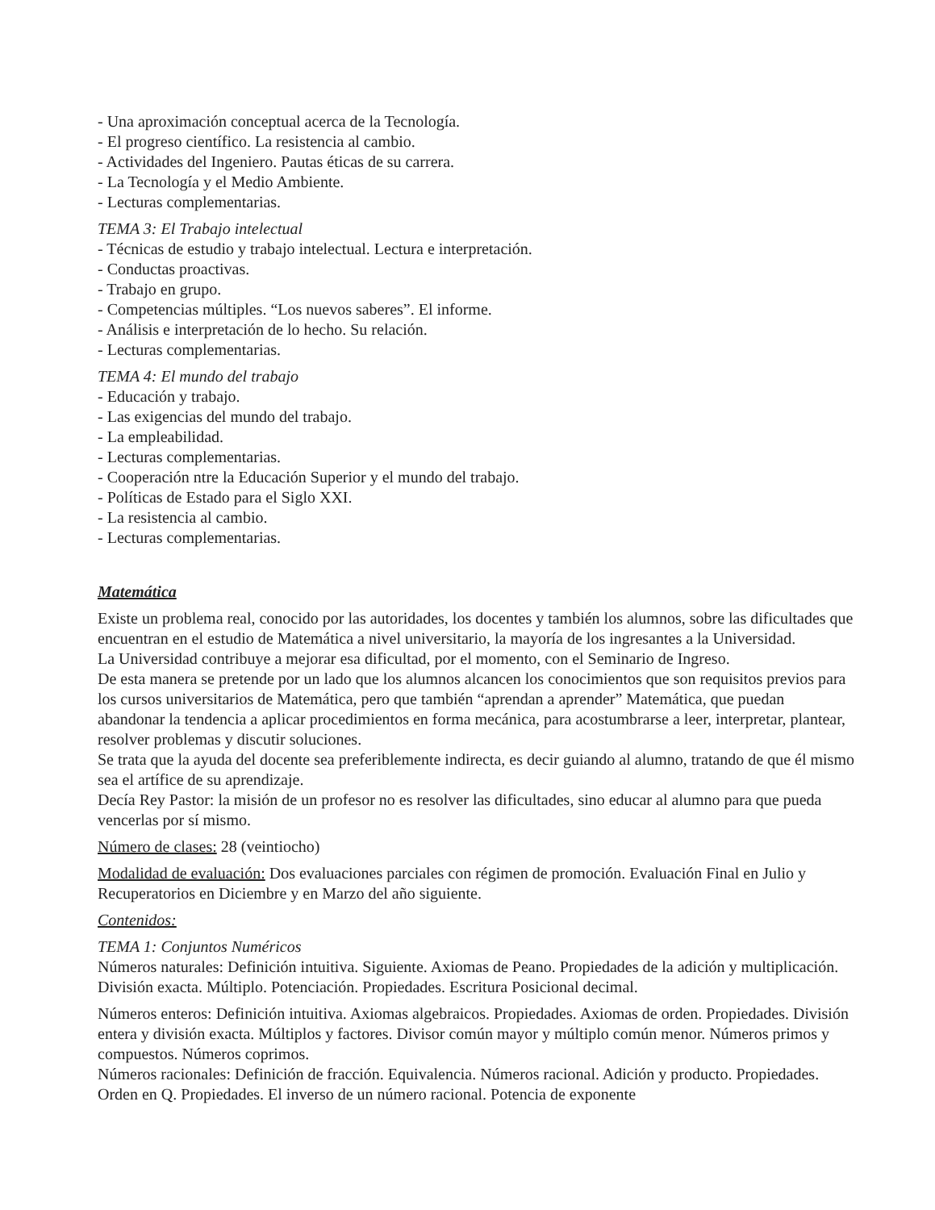- Una aproximación conceptual acerca de la Tecnología.
- El progreso científico. La resistencia al cambio.
- Actividades del Ingeniero. Pautas éticas de su carrera.
- La Tecnología y el Medio Ambiente.
- Lecturas complementarias.
TEMA 3: El Trabajo intelectual
- Técnicas de estudio y trabajo intelectual. Lectura e interpretación.
- Conductas proactivas.
- Trabajo en grupo.
- Competencias múltiples. “Los nuevos saberes”. El informe.
- Análisis e interpretación de lo hecho. Su relación.
- Lecturas complementarias.
TEMA 4: El mundo del trabajo
- Educación y trabajo.
- Las exigencias del mundo del trabajo.
- La empleabilidad.
- Lecturas complementarias.
- Cooperación ntre la Educación Superior y el mundo del trabajo.
- Políticas de Estado para el Siglo XXI.
- La resistencia al cambio.
- Lecturas complementarias.
Matemática
Existe un problema real, conocido por las autoridades, los docentes y también los alumnos, sobre las dificultades que encuentran en el estudio de Matemática a nivel universitario, la mayoría de los ingresantes a la Universidad.
La Universidad contribuye a mejorar esa dificultad, por el momento, con el Seminario de Ingreso.
De esta manera se pretende por un lado que los alumnos alcancen los conocimientos que son requisitos previos para los cursos universitarios de Matemática, pero que también “aprendan a aprender” Matemática, que puedan abandonar la tendencia a aplicar procedimientos en forma mecánica, para acostumbrarse a leer, interpretar, plantear, resolver problemas y discutir soluciones.
Se trata que la ayuda del docente sea preferiblemente indirecta, es decir guiando al alumno, tratando de que él mismo sea el artífice de su aprendizaje.
Decía Rey Pastor: la misión de un profesor no es resolver las dificultades, sino educar al alumno para que pueda vencerlas por sí mismo.
Número de clases: 28 (veintiocho)
Modalidad de evaluación: Dos evaluaciones parciales con régimen de promoción. Evaluación Final en Julio y Recuperatorios en Diciembre y en Marzo del año siguiente.
Contenidos:
TEMA 1: Conjuntos Numéricos
Números naturales: Definición intuitiva. Siguiente. Axiomas de Peano. Propiedades de la adición y multiplicación. División exacta. Múltiplo. Potenciación. Propiedades. Escritura Posicional decimal.
Números enteros: Definición intuitiva. Axiomas algebraicos. Propiedades. Axiomas de orden. Propiedades. División entera y división exacta. Múltiplos y factores. Divisor común mayor y múltiplo común menor. Números primos y compuestos. Números coprimos.
Números racionales: Definición de fracción. Equivalencia. Números racional. Adición y producto. Propiedades. Orden en Q. Propiedades. El inverso de un número racional. Potencia de exponente